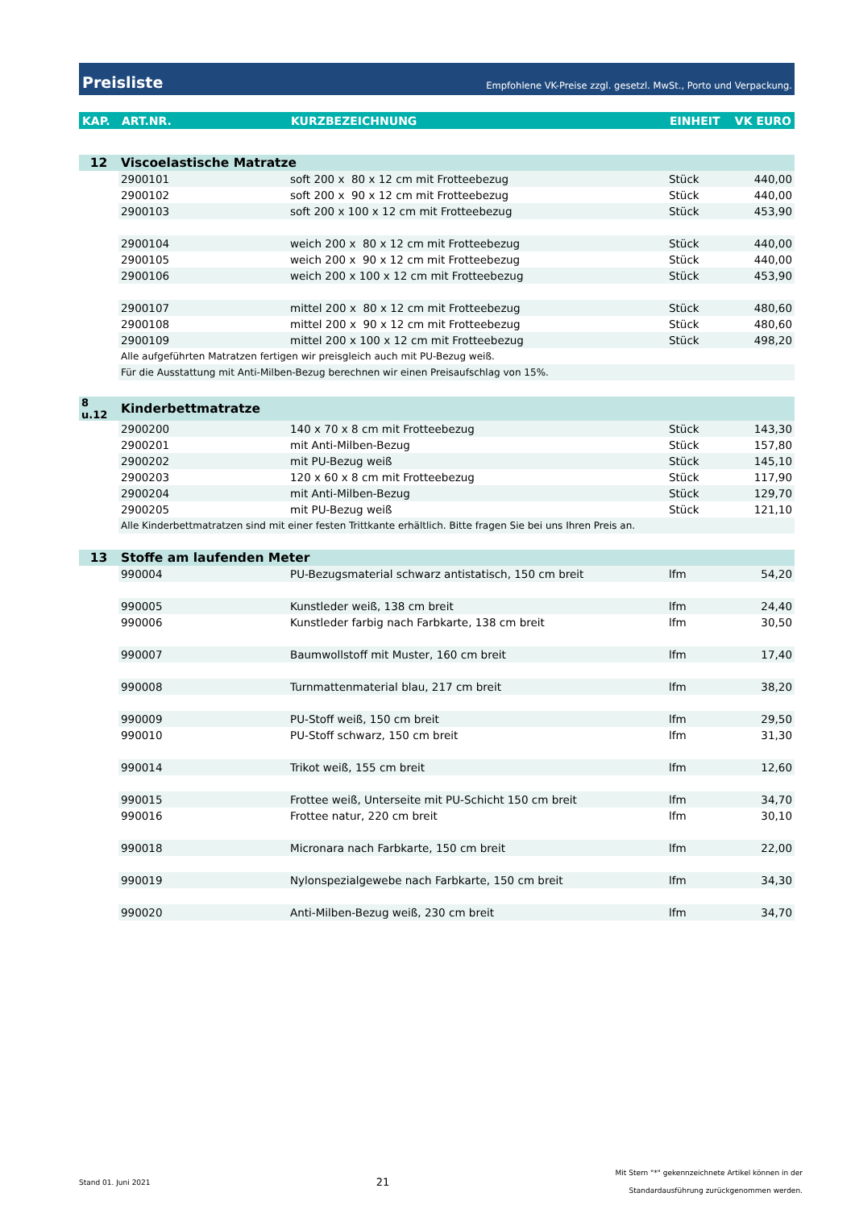Preisliste Empfohlene VK-Preise zzgl. gesetzl. MwSt., Porto und Verpackung.
| KAP. | ART.NR. | KURZBEZEICHNUNG | EINHEIT | VK EURO |
| --- | --- | --- | --- | --- |
| 12 | Viscoelastische Matratze | | | |
| | 2900101 | soft 200 x 80 x 12 cm mit Frotteebezug | Stück | 440,00 |
| | 2900102 | soft 200 x 90 x 12 cm mit Frotteebezug | Stück | 440,00 |
| | 2900103 | soft 200 x 100 x 12 cm mit Frotteebezug | Stück | 453,90 |
| | 2900104 | weich 200 x 80 x 12 cm mit Frotteebezug | Stück | 440,00 |
| | 2900105 | weich 200 x 90 x 12 cm mit Frotteebezug | Stück | 440,00 |
| | 2900106 | weich 200 x 100 x 12 cm mit Frotteebezug | Stück | 453,90 |
| | 2900107 | mittel 200 x 80 x 12 cm mit Frotteebezug | Stück | 480,60 |
| | 2900108 | mittel 200 x 90 x 12 cm mit Frotteebezug | Stück | 480,60 |
| | 2900109 | mittel 200 x 100 x 12 cm mit Frotteebezug | Stück | 498,20 |
| | Alle aufgeführten Matratzen fertigen wir preisgleich auch mit PU-Bezug weiß. | | | |
| | Für die Ausstattung mit Anti-Milben-Bezug berechnen wir einen Preisaufschlag von 15%. | | | |
| 8 u.12 | Kinderbettmatratze | | | |
| | 2900200 | 140 x 70 x 8 cm mit Frotteebezug | Stück | 143,30 |
| | 2900201 | mit Anti-Milben-Bezug | Stück | 157,80 |
| | 2900202 | mit PU-Bezug weiß | Stück | 145,10 |
| | 2900203 | 120 x 60 x 8 cm mit Frotteebezug | Stück | 117,90 |
| | 2900204 | mit Anti-Milben-Bezug | Stück | 129,70 |
| | 2900205 | mit PU-Bezug weiß | Stück | 121,10 |
| | Alle Kinderbettmatratzen sind mit einer festen Trittkante erhältlich. Bitte fragen Sie bei uns Ihren Preis an. | | | |
| 13 | Stoffe am laufenden Meter | | | |
| | 990004 | PU-Bezugsmaterial schwarz antistatisch, 150 cm breit | lfm | 54,20 |
| | 990005 | Kunstleder weiß, 138 cm breit | lfm | 24,40 |
| | 990006 | Kunstleder farbig nach Farbkarte, 138 cm breit | lfm | 30,50 |
| | 990007 | Baumwollstoff mit Muster, 160 cm breit | lfm | 17,40 |
| | 990008 | Turnmattenmaterial blau, 217 cm breit | lfm | 38,20 |
| | 990009 | PU-Stoff weiß, 150 cm breit | lfm | 29,50 |
| | 990010 | PU-Stoff schwarz, 150 cm breit | lfm | 31,30 |
| | 990014 | Trikot weiß, 155 cm breit | lfm | 12,60 |
| | 990015 | Frottee weiß, Unterseite mit PU-Schicht 150 cm breit | lfm | 34,70 |
| | 990016 | Frottee natur, 220 cm breit | lfm | 30,10 |
| | 990018 | Micronara nach Farbkarte, 150 cm breit | lfm | 22,00 |
| | 990019 | Nylonspezialgewebe nach Farbkarte, 150 cm breit | lfm | 34,30 |
| | 990020 | Anti-Milben-Bezug weiß, 230 cm breit | lfm | 34,70 |
Stand 01. Juni 2021 21 Mit Stern "*" gekennzeichnete Artikel können in der
Standardausführung zurückgenommen werden.